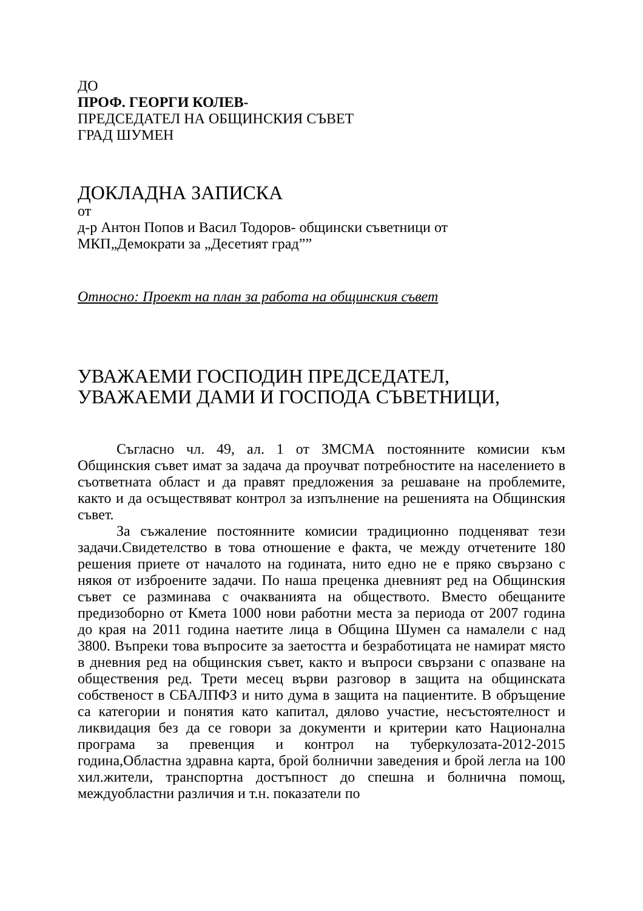ДО
ПРОФ. ГЕОРГИ КОЛЕВ-
ПРЕДСЕДАТЕЛ НА ОБЩИНСКИЯ СЪВЕТ
ГРАД ШУМЕН
ДОКЛАДНА ЗАПИСКА
от
д-р Антон Попов и Васил Тодоров- общински съветници от
МКП„Демократи за „Десетият град””
Относно: Проект на план за работа на общинския съвет
УВАЖАЕМИ ГОСПОДИН ПРЕДСЕДАТЕЛ,
УВАЖАЕМИ ДАМИ И ГОСПОДА СЪВЕТНИЦИ,
Съгласно чл. 49, ал. 1 от ЗМСМА постоянните комисии към Общинския съвет имат за задача да проучват потребностите на населението в съответната област и да правят предложения за решаване на проблемите, както и да осъществяват контрол за изпълнение на решенията на Общинския съвет.
За съжаление постоянните комисии традиционно подценяват тези задачи.Свидетелство в това отношение е факта, че между отчетените 180 решения приете от началото на годината, нито едно не е пряко свързано с някоя от изброените задачи. По наша преценка дневният ред на Общинския съвет се разминава с очакванията на обществото. Вместо обещаните предизоборно от Кмета 1000 нови работни места за периода от 2007 година до края на 2011 година наетите лица в Община Шумен са намалели с над 3800. Въпреки това въпросите за заетостта и безработицата не намират място в дневния ред на общинския съвет, както и въпроси свързани с опазване на обществения ред. Трети месец върви разговор в защита на общинската собственост в СБАЛПФЗ и нито дума в защита на пациентите. В обръщение са категории и понятия като капитал, дялово участие, несъстоятелност и ликвидация без да се говори за документи и критерии като Национална програма за превенция и контрол на туберкулозата-2012-2015 година,Областна здравна карта, брой болнични заведения и брой легла на 100 хил.жители, транспортна достъпност до спешна и болнична помощ, междуобластни различия и т.н. показатели по